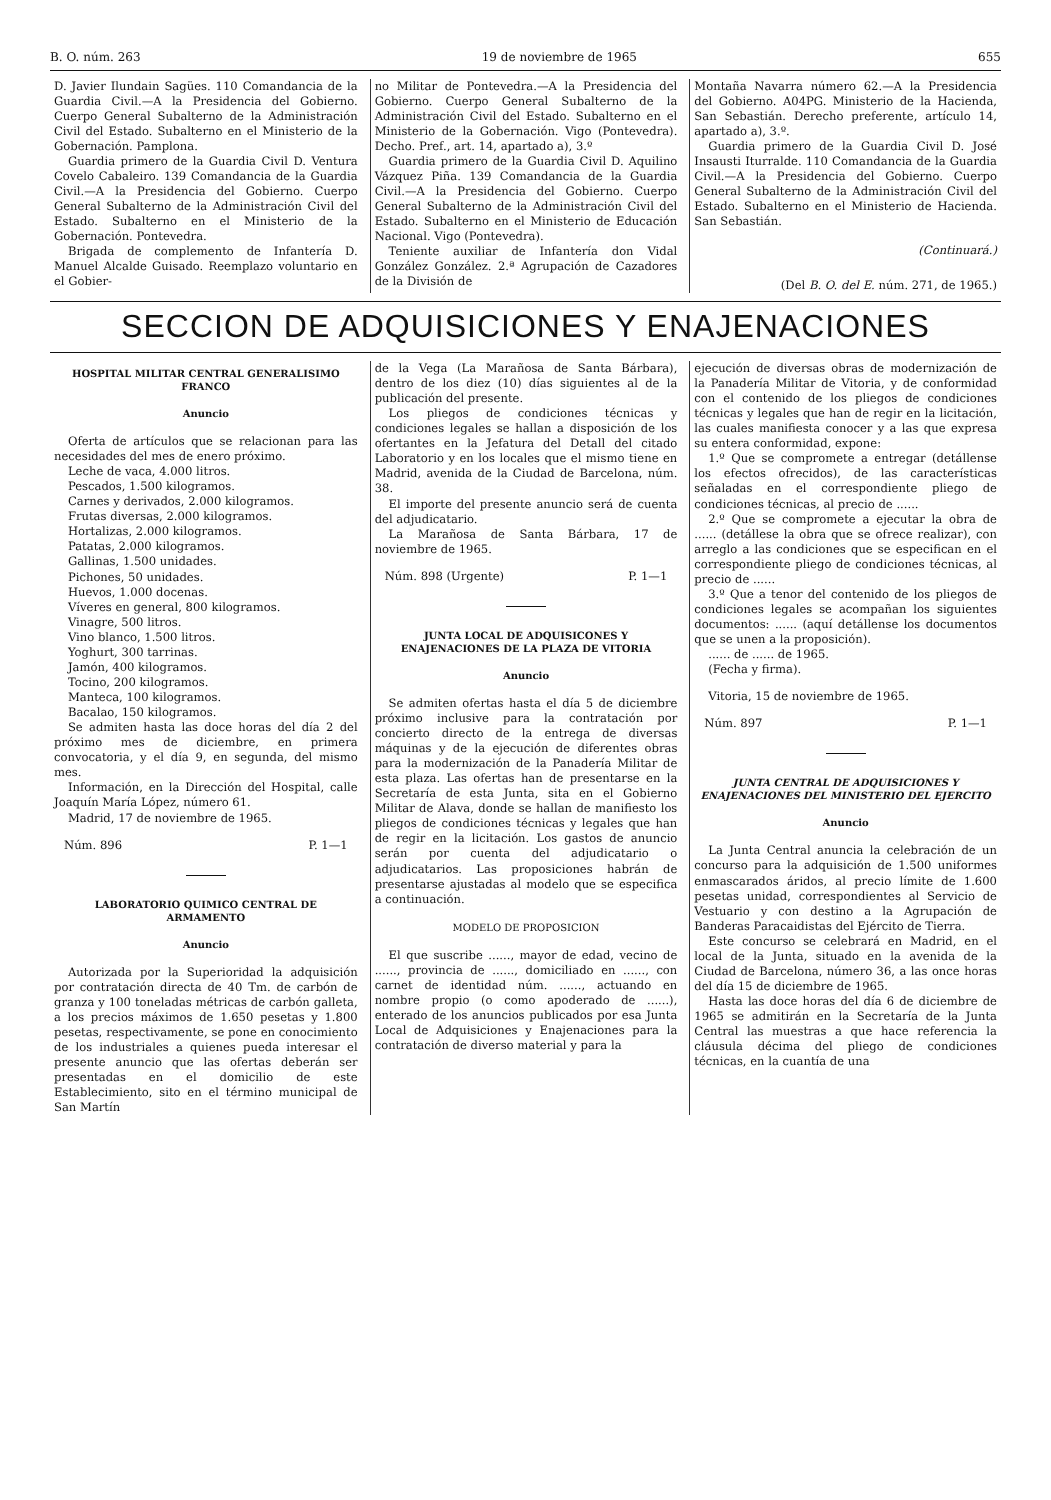B. O. núm. 263 19 de noviembre de 1965 655
D. Javier Ilundain Sagües. 110 Comandancia de la Guardia Civil.—A la Presidencia del Gobierno. Cuerpo General Subalterno de la Administración Civil del Estado. Subalterno en el Ministerio de la Gobernación. Pamplona.
Guardia primero de la Guardia Civil D. Ventura Covelo Cabaleiro. 139 Comandancia de la Guardia Civil.—A la Presidencia del Gobierno. Cuerpo General Subalterno de la Administración Civil del Estado. Subalterno en el Ministerio de la Gobernación. Pontevedra.
Brigada de complemento de Infantería D. Manuel Alcalde Guisado. Reemplazo voluntario en el Gobier-
no Militar de Pontevedra.—A la Presidencia del Gobierno. Cuerpo General Subalterno de la Administración Civil del Estado. Subalterno en el Ministerio de la Gobernación. Vigo (Pontevedra). Decho. Pref., art. 14, apartado a), 3.º
Guardia primero de la Guardia Civil D. Aquilino Vázquez Piña. 139 Comandancia de la Guardia Civil.—A la Presidencia del Gobierno. Cuerpo General Subalterno de la Administración Civil del Estado. Subalterno en el Ministerio de Educación Nacional. Vigo (Pontevedra).
Teniente auxiliar de Infantería don Vidal González González. 2.ª Agrupación de Cazadores de la División de
Montaña Navarra número 62.—A la Presidencia del Gobierno. A04PG. Ministerio de la Hacienda, San Sebastián. Derecho preferente, artículo 14, apartado a), 3.º.
Guardia primero de la Guardia Civil D. José Insausti Iturralde. 110 Comandancia de la Guardia Civil.—A la Presidencia del Gobierno. Cuerpo General Subalterno de la Administración Civil del Estado. Subalterno en el Ministerio de Hacienda. San Sebastián.
(Continuará.)
(Del B. O. del E. núm. 271, de 1965.)
SECCION DE ADQUISICIONES Y ENAJENACIONES
HOSPITAL MILITAR CENTRAL GENERALISIMO FRANCO
Anuncio
Oferta de artículos que se relacionan para las necesidades del mes de enero próximo.
Leche de vaca, 4.000 litros.
Pescados, 1.500 kilogramos.
Carnes y derivados, 2.000 kilogramos.
Frutas diversas, 2.000 kilogramos.
Hortalizas, 2.000 kilogramos.
Patatas, 2.000 kilogramos.
Gallinas, 1.500 unidades.
Pichones, 50 unidades.
Huevos, 1.000 docenas.
Víveres en general, 800 kilogramos.
Vinagre, 500 litros.
Vino blanco, 1.500 litros.
Yoghurt, 300 tarrinas.
Jamón, 400 kilogramos.
Tocino, 200 kilogramos.
Manteca, 100 kilogramos.
Bacalao, 150 kilogramos.
Se admiten hasta las doce horas del día 2 del próximo mes de diciembre, en primera convocatoria, y el día 9, en segunda, del mismo mes.
Información, en la Dirección del Hospital, calle Joaquín María López, número 61.
Madrid, 17 de noviembre de 1965.
Núm. 896 P. 1—1
LABORATORIO QUIMICO CENTRAL DE ARMAMENTO
Anuncio
Autorizada por la Superioridad la adquisición por contratación directa de 40 Tm. de carbón de granza y 100 toneladas métricas de carbón galleta, a los precios máximos de 1.650 pesetas y 1.800 pesetas, respectivamente, se pone en conocimiento de los industriales a quienes pueda interesar el presente anuncio que las ofertas deberán ser presentadas en el domicilio de este Establecimiento, sito en el término municipal de San Martín
de la Vega (La Marañosa de Santa Bárbara), dentro de los diez (10) días siguientes al de la publicación del presente.
Los pliegos de condiciones técnicas y condiciones legales se hallan a disposición de los ofertantes en la Jefatura del Detall del citado Laboratorio y en los locales que el mismo tiene en Madrid, avenida de la Ciudad de Barcelona, núm. 38.
El importe del presente anuncio será de cuenta del adjudicatario.
La Marañosa de Santa Bárbara, 17 de noviembre de 1965.
Núm. 898 (Urgente) P. 1—1
JUNTA LOCAL DE ADQUISICONES Y ENAJENACIONES DE LA PLAZA DE VITORIA
Anuncio
Se admiten ofertas hasta el día 5 de diciembre próximo inclusive para la contratación por concierto directo de la entrega de diversas máquinas y de la ejecución de diferentes obras para la modernización de la Panadería Militar de esta plaza. Las ofertas han de presentarse en la Secretaría de esta Junta, sita en el Gobierno Militar de Alava, donde se hallan de manifiesto los pliegos de condiciones técnicas y legales que han de regir en la licitación. Los gastos de anuncio serán por cuenta del adjudicatario o adjudicatarios. Las proposiciones habrán de presentarse ajustadas al modelo que se especifica a continuación.
MODELO DE PROPOSICION
El que suscribe ......, mayor de edad, vecino de ......, provincia de ......, domiciliado en ......, con carnet de identidad núm. ......, actuando en nombre propio (o como apoderado de ......), enterado de los anuncios publicados por esa Junta Local de Adquisiciones y Enajenaciones para la contratación de diverso material y para la
ejecución de diversas obras de modernización de la Panadería Militar de Vitoria, y de conformidad con el contenido de los pliegos de condiciones técnicas y legales que han de regir en la licitación, las cuales manifiesta conocer y a las que expresa su entera conformidad, expone:
1.º Que se compromete a entregar (detállense los efectos ofrecidos), de las características señaladas en el correspondiente pliego de condiciones técnicas, al precio de ......
2.º Que se compromete a ejecutar la obra de ...... (detállese la obra que se ofrece realizar), con arreglo a las condiciones que se especifican en el correspondiente pliego de condiciones técnicas, al precio de ......
3.º Que a tenor del contenido de los pliegos de condiciones legales se acompañan los siguientes documentos: ...... (aquí detállense los documentos que se unen a la proposición).
...... de ...... de 1965.
(Fecha y firma).
Vitoria, 15 de noviembre de 1965.
Núm. 897 P. 1—1
JUNTA CENTRAL DE ADQUISICIONES Y ENAJENACIONES DEL MINISTERIO DEL EJERCITO
Anuncio
La Junta Central anuncia la celebración de un concurso para la adquisición de 1.500 uniformes enmascarados áridos, al precio límite de 1.600 pesetas unidad, correspondientes al Servicio de Vestuario y con destino a la Agrupación de Banderas Paracaidistas del Ejército de Tierra.
Este concurso se celebrará en Madrid, en el local de la Junta, situado en la avenida de la Ciudad de Barcelona, número 36, a las once horas del día 15 de diciembre de 1965.
Hasta las doce horas del día 6 de diciembre de 1965 se admitirán en la Secretaría de la Junta Central las muestras a que hace referencia la cláusula décima del pliego de condiciones técnicas, en la cuantía de una